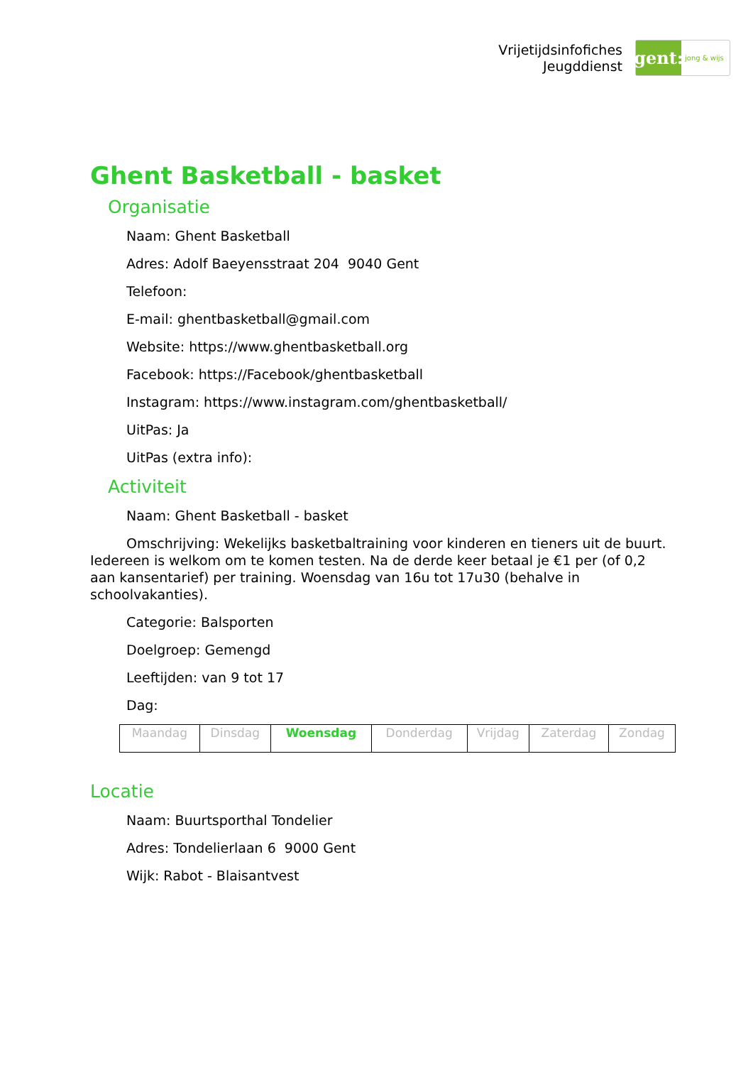Vrijetijdsinfofiches
Jeugddienst
gent:
jong & wijs
Ghent Basketball - basket
Organisatie
Naam: Ghent Basketball
Adres: Adolf Baeyensstraat 204 9040 Gent
Telefoon:
E-mail: ghentbasketball@gmail.com
Website: https://www.ghentbasketball.org
Facebook: https://Facebook/ghentbasketball
Instagram: https://www.instagram.com/ghentbasketball/
UitPas: Ja
UitPas (extra info):
Activiteit
Naam: Ghent Basketball - basket
Omschrijving: Wekelijks basketbaltraining voor kinderen en tieners uit de buurt. Iedereen is welkom om te komen testen. Na de derde keer betaal je €1 per (of 0,2 aan kansentarief) per training. Woensdag van 16u tot 17u30 (behalve in schoolvakanties).
Categorie: Balsporten
Doelgroep: Gemengd
Leeftijden: van 9 tot 17
Dag:
| Maandag | Dinsdag | Woensdag | Donderdag | Vrijdag | Zaterdag | Zondag |
Locatie
Naam: Buurtsporthal Tondelier
Adres: Tondelierlaan 6 9000 Gent
Wijk: Rabot - Blaisantvest